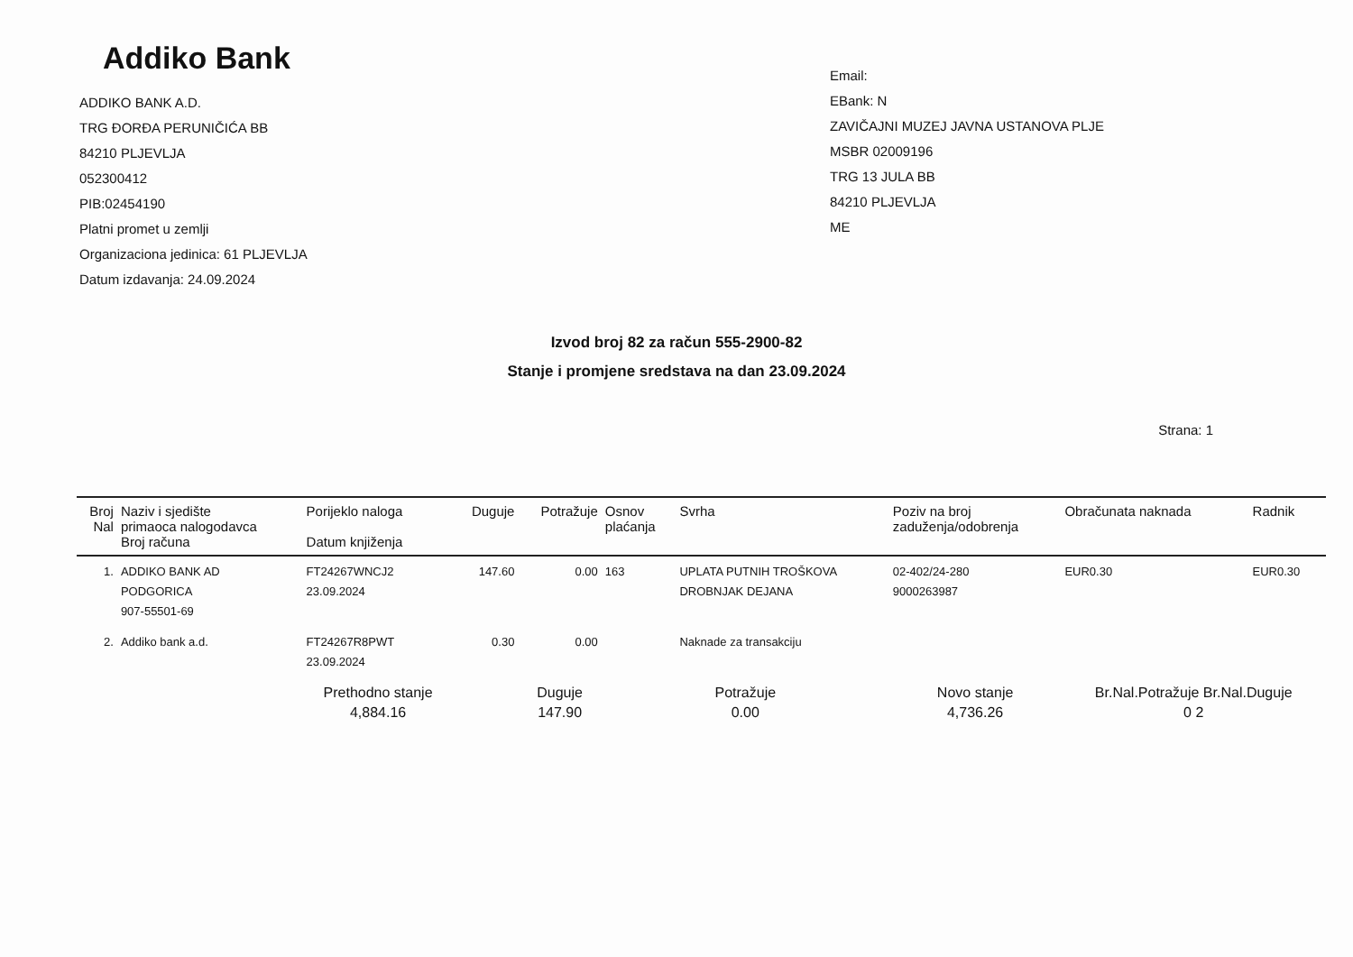Addiko Bank
ADDIKO BANK A.D.
TRG ĐORĐA PERUNIČIĆA BB
84210 PLJEVLJA
052300412
PIB:02454190
Platni promet u zemlji
Organizaciona jedinica: 61 PLJEVLJA
Datum izdavanja: 24.09.2024
Email:
EBank: N
ZAVIČAJNI MUZEJ JAVNA USTANOVA PLJE
MSBR 02009196
TRG 13 JULA BB
84210 PLJEVLJA
ME
Izvod broj 82 za račun 555-2900-82
Stanje i promjene sredstava na dan 23.09.2024
Strana: 1
| Broj Nal | Naziv i sjedište primaoca nalogodavca Broj računa | Porijeklo naloga Datum knjiženja | Duguje | Potražuje | Osnov plaćanja | Svrha | Poziv na broj zaduženja/odobrenja | Obračunata naknada | Radnik |
| --- | --- | --- | --- | --- | --- | --- | --- | --- | --- |
| 1. | ADDIKO BANK AD PODGORICA 907-55501-69 | FT24267WNCJ2 23.09.2024 | 147.60 | 0.00 | 163 | UPLATA PUTNIH TROŠKOVA DROBNJAK DEJANA | 02-402/24-280 9000263987 | EUR0.30 | EUR0.30 |
| 2. | Addiko bank a.d. | FT24267R8PWT 23.09.2024 | 0.30 | 0.00 | | Naknade za transakciju | | | |
| | | Prethodno stanje 4,884.16 | | Duguje 147.90 | Potražuje 0.00 | | Novo stanje 4,736.26 | Br.Nal.Potražuje Br.Nal.Duguje 0 2 | |